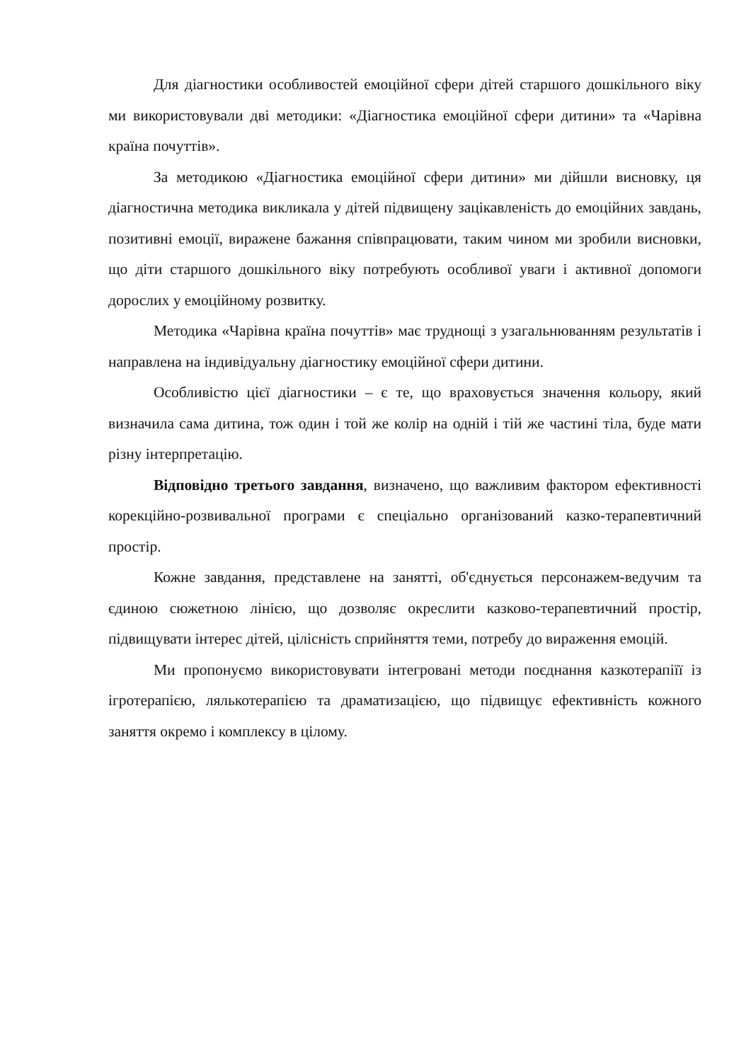Для діагностики особливостей емоційної сфери дітей старшого дошкільного віку ми використовували дві методики: «Діагностика емоційної сфери дитини» та «Чарівна країна почуттів».
За методикою «Діагностика емоційної сфери дитини» ми дійшли висновку, ця діагностична методика викликала у дітей підвищену зацікавленість до емоційних завдань, позитивні емоції, виражене бажання співпрацювати, таким чином ми зробили висновки, що діти старшого дошкільного віку потребують особливої уваги і активної допомоги дорослих у емоційному розвитку.
Методика «Чарівна країна почуттів» має труднощі з узагальнюванням результатів і направлена на індивідуальну діагностику емоційної сфери дитини.
Особливістю цієї діагностики – є те, що враховується значення кольору, який визначила сама дитина, тож один і той же колір на одній і тій же частині тіла, буде мати різну інтерпретацію.
Відповідно третього завдання, визначено, що важливим фактором ефективності корекційно-розвивальної програми є спеціально організований казко-терапевтичний простір.
Кожне завдання, представлене на занятті, об'єднується персонажем-ведучим та єдиною сюжетною лінією, що дозволяє окреслити казково-терапевтичний простір, підвищувати інтерес дітей, цілісність сприйняття теми, потребу до вираження емоцій.
Ми пропонуємо використовувати інтегровані методи поєднання казкотерапіїї із ігротерапією, лялькотерапією та драматизацією, що підвищує ефективність кожного заняття окремо і комплексу в цілому.